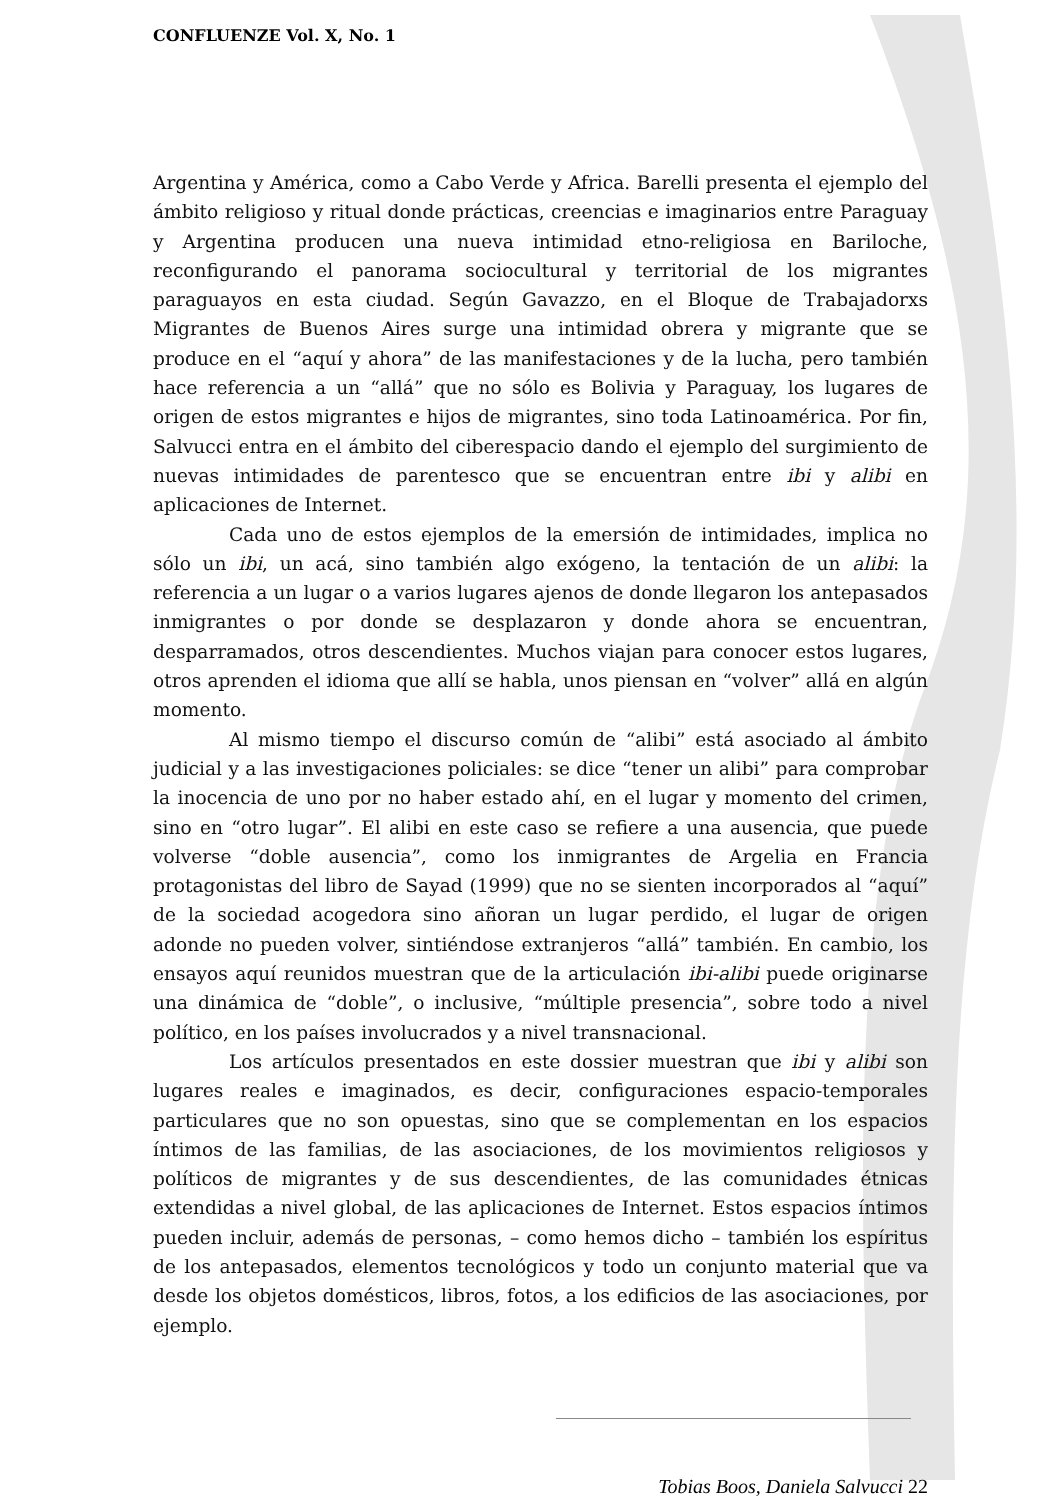CONFLUENZE Vol. X, No. 1
Argentina y América, como a Cabo Verde y Africa. Barelli presenta el ejemplo del ámbito religioso y ritual donde prácticas, creencias e imaginarios entre Paraguay y Argentina producen una nueva intimidad etno-religiosa en Bariloche, reconfigurando el panorama sociocultural y territorial de los migrantes paraguayos en esta ciudad. Según Gavazzo, en el Bloque de Trabajadorxs Migrantes de Buenos Aires surge una intimidad obrera y migrante que se produce en el “aquí y ahora” de las manifestaciones y de la lucha, pero también hace referencia a un “allá” que no sólo es Bolivia y Paraguay, los lugares de origen de estos migrantes e hijos de migrantes, sino toda Latinoamérica. Por fin, Salvucci entra en el ámbito del ciberespacio dando el ejemplo del surgimiento de nuevas intimidades de parentesco que se encuentran entre ibi y alibi en aplicaciones de Internet.
Cada uno de estos ejemplos de la emersión de intimidades, implica no sólo un ibi, un acá, sino también algo exógeno, la tentación de un alibi: la referencia a un lugar o a varios lugares ajenos de donde llegaron los antepasados inmigrantes o por donde se desplazaron y donde ahora se encuentran, desparramados, otros descendientes. Muchos viajan para conocer estos lugares, otros aprenden el idioma que allí se habla, unos piensan en “volver” allá en algún momento.
Al mismo tiempo el discurso común de “alibi” está asociado al ámbito judicial y a las investigaciones policiales: se dice “tener un alibi” para comprobar la inocencia de uno por no haber estado ahí, en el lugar y momento del crimen, sino en “otro lugar”. El alibi en este caso se refiere a una ausencia, que puede volverse “doble ausencia”, como los inmigrantes de Argelia en Francia protagonistas del libro de Sayad (1999) que no se sienten incorporados al “aquí” de la sociedad acogedora sino añoran un lugar perdido, el lugar de origen adonde no pueden volver, sintiéndose extranjeros “allá” también. En cambio, los ensayos aquí reunidos muestran que de la articulación ibi-alibi puede originarse una dinámica de “doble”, o inclusive, “múltiple presencia”, sobre todo a nivel político, en los países involucrados y a nivel transnacional.
Los artículos presentados en este dossier muestran que ibi y alibi son lugares reales e imaginados, es decir, configuraciones espacio-temporales particulares que no son opuestas, sino que se complementan en los espacios íntimos de las familias, de las asociaciones, de los movimientos religiosos y políticos de migrantes y de sus descendientes, de las comunidades étnicas extendidas a nivel global, de las aplicaciones de Internet. Estos espacios íntimos pueden incluir, además de personas, – como hemos dicho – también los espíritus de los antepasados, elementos tecnológicos y todo un conjunto material que va desde los objetos domésticos, libros, fotos, a los edificios de las asociaciones, por ejemplo.
Tobias Boos, Daniela Salvucci 22